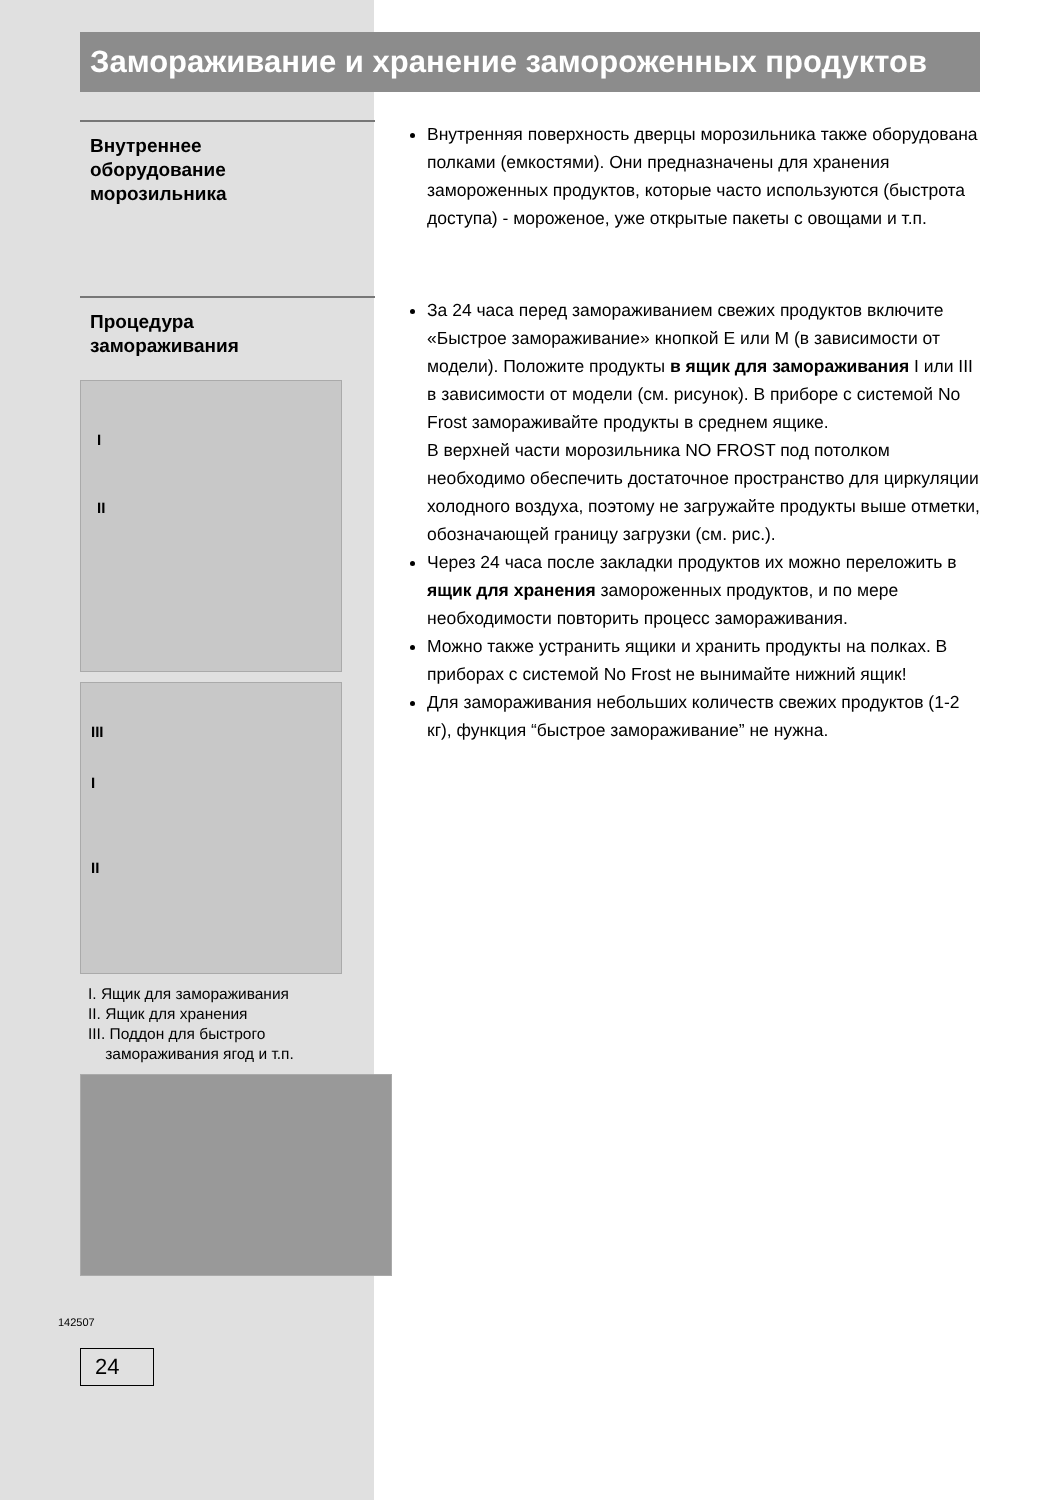Замораживание и хранение замороженных продуктов
Внутреннее
оборудование
морозильника
Внутренняя поверхность дверцы морозильника также оборудована полками (емкостями). Они предназначены для хранения замороженных продуктов, которые часто используются (быстрота доступа) - мороженое, уже открытые пакеты с овощами и т.п.
Процедура
замораживания
I
II
III
I
II
I. Ящик для замораживания
II. Ящик для хранения
III. Поддон для быстрого
замораживания ягод и т.п.
142507
24
За 24 часа перед замораживанием свежих продуктов включите «Быстрое замораживание» кнопкой E или M (в зависимости от модели). Положите продукты в ящик для замораживания I или III в зависимости от модели (см. рисунок). В приборе с системой No Frost замораживайте продукты в среднем ящике.
В верхней части морозильника NO FROST под потолком необходимо обеспечить достаточное пространство для циркуляции холодного воздуха, поэтому не загружайте продукты выше отметки, обозначающей границу загрузки (см. рис.).
Через 24 часа после закладки продуктов их можно переложить в ящик для хранения замороженных продуктов, и по мере необходимости повторить процесс замораживания.
Можно также устранить ящики и хранить продукты на полках. В приборах с системой No Frost не вынимайте нижний ящик!
Для замораживания небольших количеств свежих продуктов (1-2 кг), функция “быстрое замораживание” не нужна.